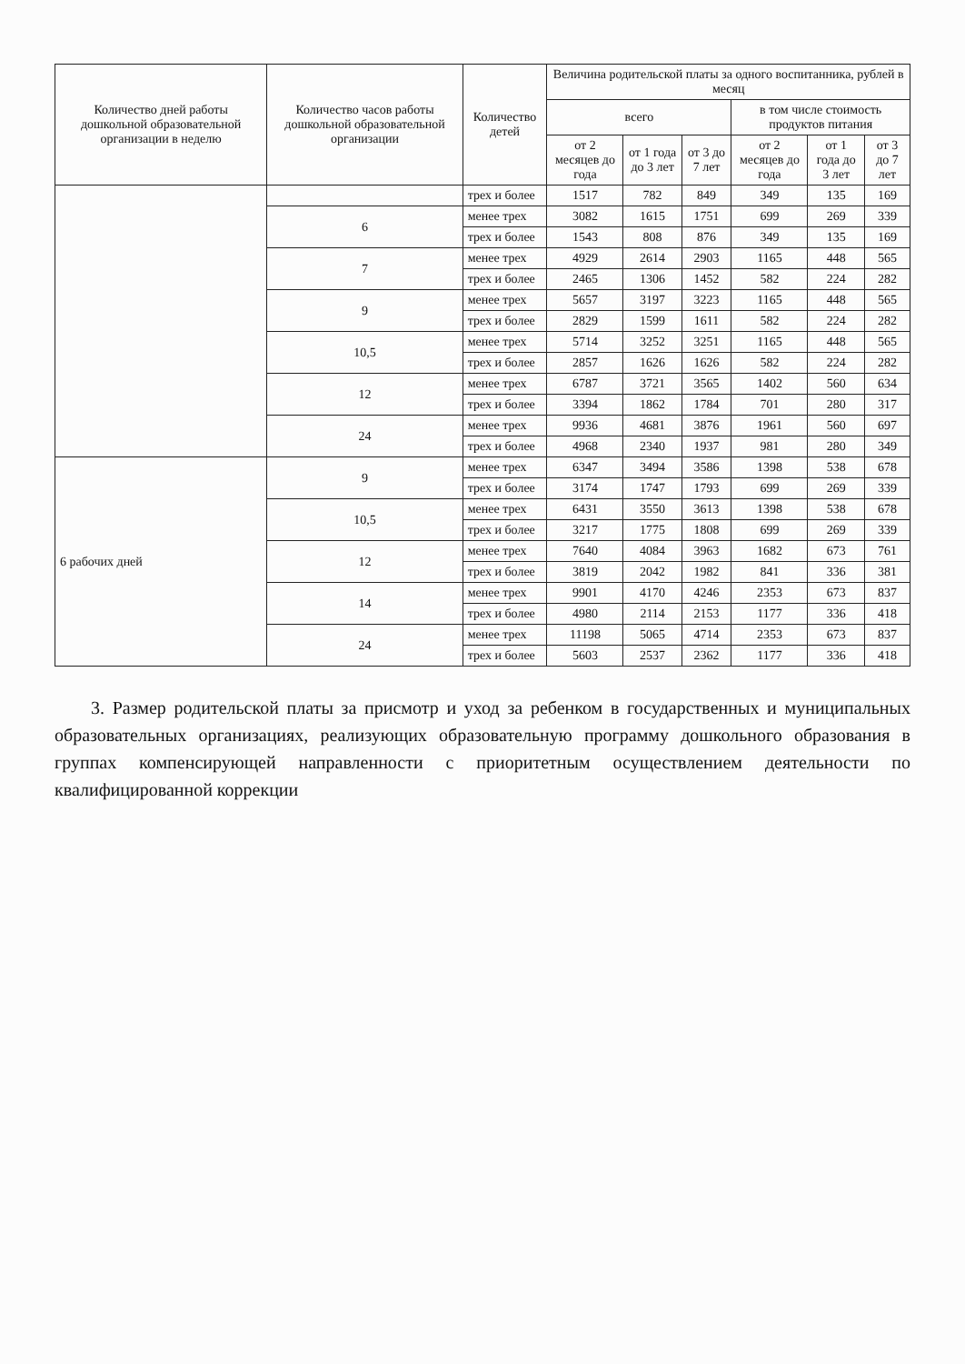| Количество дней работы дошкольной образовательной организации в неделю | Количество часов работы дошкольной образовательной организации | Количество детей | Величина родительской платы за одного воспитанника, рублей в месяц | | | | | |
| --- | --- | --- | --- | --- | --- | --- | --- | --- |
| | | | всего | | | в том числе стоимость продуктов питания | | |
| | | | от 2 месяцев до года | от 1 года до 3 лет | от 3 до 7 лет | от 2 месяцев до года | от 1 года до 3 лет | от 3 до 7 лет |
| | | трех и более | 1517 | 782 | 849 | 349 | 135 | 169 |
| | 6 | менее трех | 3082 | 1615 | 1751 | 699 | 269 | 339 |
| | | трех и более | 1543 | 808 | 876 | 349 | 135 | 169 |
| | 7 | менее трех | 4929 | 2614 | 2903 | 1165 | 448 | 565 |
| | | трех и более | 2465 | 1306 | 1452 | 582 | 224 | 282 |
| | 9 | менее трех | 5657 | 3197 | 3223 | 1165 | 448 | 565 |
| | | трех и более | 2829 | 1599 | 1611 | 582 | 224 | 282 |
| | 10,5 | менее трех | 5714 | 3252 | 3251 | 1165 | 448 | 565 |
| | | трех и более | 2857 | 1626 | 1626 | 582 | 224 | 282 |
| | 12 | менее трех | 6787 | 3721 | 3565 | 1402 | 560 | 634 |
| | | трех и более | 3394 | 1862 | 1784 | 701 | 280 | 317 |
| | 24 | менее трех | 9936 | 4681 | 3876 | 1961 | 560 | 697 |
| | | трех и более | 4968 | 2340 | 1937 | 981 | 280 | 349 |
| 6 рабочих дней | 9 | менее трех | 6347 | 3494 | 3586 | 1398 | 538 | 678 |
| | | трех и более | 3174 | 1747 | 1793 | 699 | 269 | 339 |
| | 10,5 | менее трех | 6431 | 3550 | 3613 | 1398 | 538 | 678 |
| | | трех и более | 3217 | 1775 | 1808 | 699 | 269 | 339 |
| | 12 | менее трех | 7640 | 4084 | 3963 | 1682 | 673 | 761 |
| | | трех и более | 3819 | 2042 | 1982 | 841 | 336 | 381 |
| | 14 | менее трех | 9901 | 4170 | 4246 | 2353 | 673 | 837 |
| | | трех и более | 4980 | 2114 | 2153 | 1177 | 336 | 418 |
| | 24 | менее трех | 11198 | 5065 | 4714 | 2353 | 673 | 837 |
| | | трех и более | 5603 | 2537 | 2362 | 1177 | 336 | 418 |
3. Размер родительской платы за присмотр и уход за ребенком в государственных и муниципальных образовательных организациях, реализующих образовательную программу дошкольного образования в группах компенсирующей направленности с приоритетным осуществлением деятельности по квалифицированной коррекции